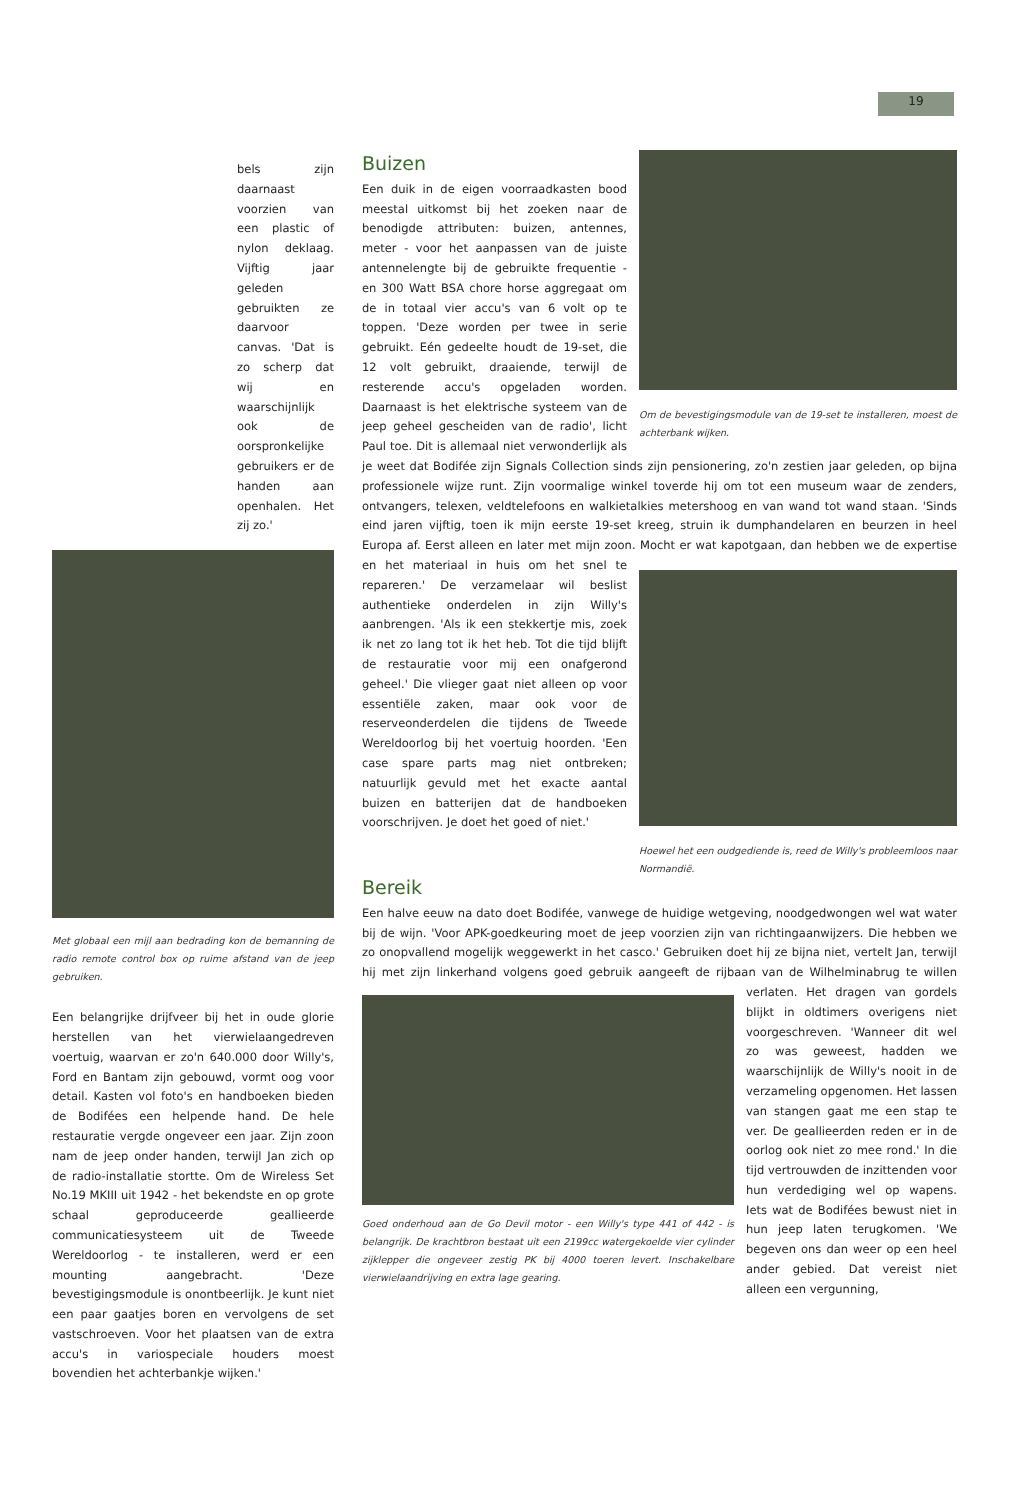19
bels zijn daarnaast voorzien van een plastic of nylon deklaag. Vijftig jaar geleden gebruikten ze daarvoor canvas. 'Dat is zo scherp dat wij en waarschijnlijk ook de oorspronkelijke gebruikers er de handen aan openhalen. Het zij zo.'
Met globaal een mijl aan bedrading kon de bemanning de radio remote control box op ruime afstand van de jeep gebruiken.
Een belangrijke drijfveer bij het in oude glorie herstellen van het vierwielaangedreven voertuig, waarvan er zo'n 640.000 door Willy's, Ford en Bantam zijn gebouwd, vormt oog voor detail. Kasten vol foto's en handboeken bieden de Bodifées een helpende hand. De hele restauratie vergde ongeveer een jaar. Zijn zoon nam de jeep onder handen, terwijl Jan zich op de radio-installatie stortte. Om de Wireless Set No.19 MKIII uit 1942 - het bekendste en op grote schaal geproduceerde geallieerde communicatiesysteem uit de Tweede Wereldoorlog - te installeren, werd er een mounting aangebracht. 'Deze bevestigingsmodule is onontbeerlijk. Je kunt niet een paar gaatjes boren en vervolgens de set vastschroeven. Voor het plaatsen van de extra accu's in variospeciale houders moest bovendien het achterbankje wijken.'
Om de bevestigingsmodule van de 19-set te installeren, moest de achterbank wijken.
Buizen
Een duik in de eigen voorraadkasten bood meestal uitkomst bij het zoeken naar de benodigde attributen: buizen, antennes, meter - voor het aanpassen van de juiste antennelengte bij de gebruikte frequentie - en 300 Watt BSA chore horse aggregaat om de in totaal vier accu's van 6 volt op te toppen. 'Deze worden per twee in serie gebruikt. Eén gedeelte houdt de 19-set, die 12 volt gebruikt, draaiende, terwijl de resterende accu's opgeladen worden. Daarnaast is het elektrische systeem van de jeep geheel gescheiden van de radio', licht Paul toe. Dit is allemaal niet verwonderlijk als je weet dat Bodifée zijn Signals Collection sinds zijn pensionering, zo'n zestien jaar geleden, op bijna professionele wijze runt. Zijn voormalige winkel toverde hij om tot een museum waar de zenders, ontvangers, telexen, veldtelefoons en walkietalkies metershoog en van wand tot wand staan. 'Sinds eind jaren vijftig, toen ik mijn eerste 19-set kreeg, struin ik dumphandelaren en beurzen in heel Europa af. Eerst alleen en later met mijn zoon.
Hoewel het een oudgediende is, reed de Willy's probleemloos naar Normandië.
Mocht er wat kapotgaan, dan hebben we de expertise en het materiaal in huis om het snel te repareren.' De verzamelaar wil beslist authentieke onderdelen in zijn Willy's aanbrengen. 'Als ik een stekkertje mis, zoek ik net zo lang tot ik het heb. Tot die tijd blijft de restauratie voor mij een onafgerond geheel.' Die vlieger gaat niet alleen op voor essentiële zaken, maar ook voor de reserveonderdelen die tijdens de Tweede Wereldoorlog bij het voertuig hoorden. 'Een case spare parts mag niet ontbreken; natuurlijk gevuld met het exacte aantal buizen en batterijen dat de handboeken voorschrijven. Je doet het goed of niet.'
Bereik
Een halve eeuw na dato doet Bodifée, vanwege de huidige wetgeving, noodgedwongen wel wat water bij de wijn. 'Voor APK-goedkeuring moet de jeep voorzien zijn van richtingaanwijzers. Die hebben we zo onopvallend mogelijk weggewerkt in het casco.' Gebruiken doet hij ze bijna niet, vertelt Jan, terwijl hij met zijn linkerhand volgens goed gebruik aangeeft de rijbaan van de Wilhelminabrug te willen verlaten. Het dragen van gordels
Goed onderhoud aan de Go Devil motor - een Willy's type 441 of 442 - is belangrijk. De krachtbron bestaat uit een 2199cc watergekoelde vier cylinder zijklepper die ongeveer zestig PK bij 4000 toeren levert. Inschakelbare vierwielaandrijving en extra lage gearing.
blijkt in oldtimers overigens niet voorgeschreven. 'Wanneer dit wel zo was geweest, hadden we waarschijnlijk de Willy's nooit in de verzameling opgenomen. Het lassen van stangen gaat me een stap te ver. De geallieerden reden er in de oorlog ook niet zo mee rond.' In die tijd vertrouwden de inzittenden voor hun verdediging wel op wapens. Iets wat de Bodifées bewust niet in hun jeep laten terugkomen. 'We begeven ons dan weer op een heel ander gebied. Dat vereist niet alleen een vergunning,